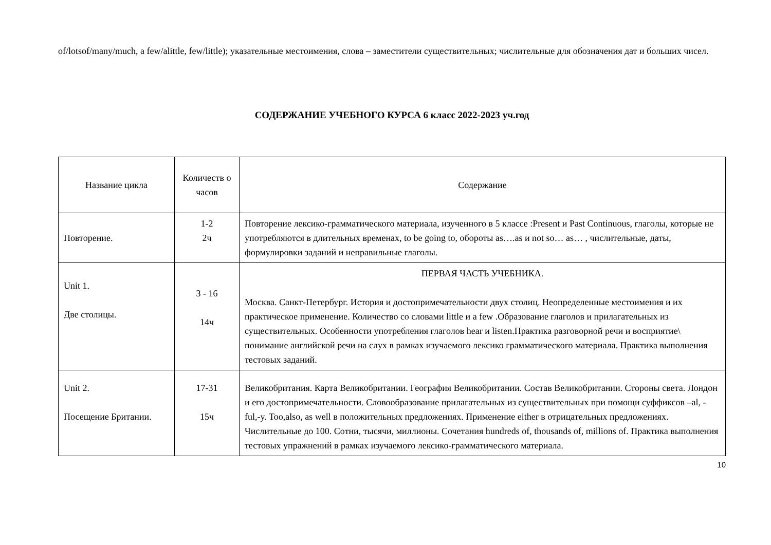of/lotsof/many/much, a few/alittle, few/little); указательные местоимения, слова – заместители существительных; числительные для обозначения дат и больших чисел.
СОДЕРЖАНИЕ УЧЕБНОГО КУРСА 6 класс 2022-2023 уч.год
| Название цикла | Количеств о часов | Содержание |
| --- | --- | --- |
| Повторение. | 1-2 2ч | Повторение лексико-грамматического материала, изученного в 5 классе :Present и Past Continuous, глаголы, которые не употребляются в длительных временах, to be going to, обороты as….as и not so… as… , числительные, даты, формулировки заданий и неправильные глаголы. |
| Unit 1. Две столицы. | 3 - 16 14ч | ПЕРВАЯ ЧАСТЬ УЧЕБНИКА. Москва. Санкт-Петербург. История и достопримечательности двух столиц. Неопределенные местоимения и их практическое применение. Количество со словами little и a few .Образование глаголов и прилагательных из существительных. Особенности употребления глаголов hear и listen.Практика разговорной речи и восприятие\ понимание английской речи на слух в рамках изучаемого лексико грамматического материала. Практика выполнения тестовых заданий. |
| Unit 2. Посещение Британии. | 17-31 15ч | Великобритания. Карта Великобритании. География Великобритании. Состав Великобритании. Стороны света. Лондон и его достопримечательности. Словообразование прилагательных из существительных при помощи суффиксов –al, -ful,-y. Too,also, as well в положительных предложениях. Применение either в отрицательных предложениях. Числительные до 100. Сотни, тысячи, миллионы. Сочетания hundreds of, thousands of, millions of. Практика выполнения тестовых упражнений в рамках изучаемого лексико-грамматического материала. |
10